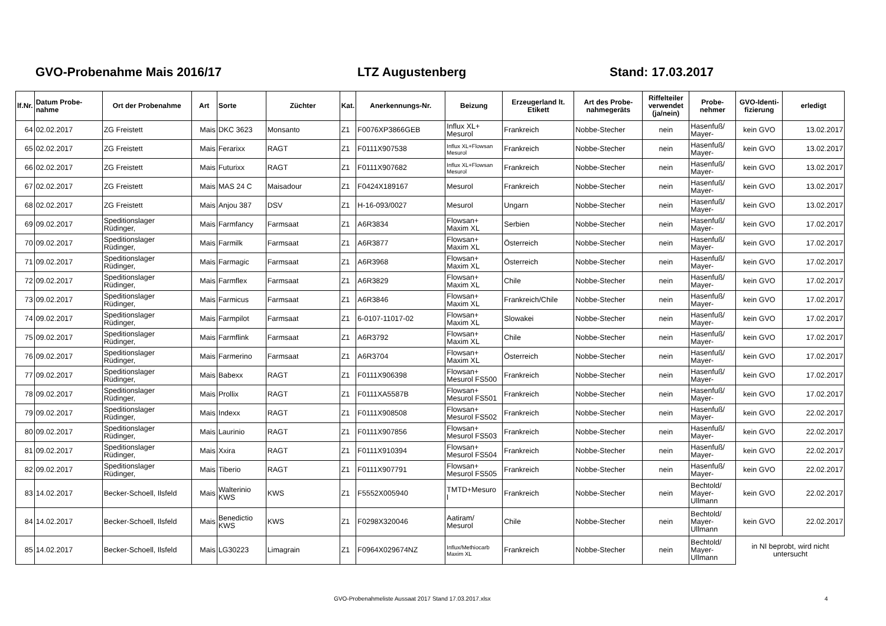GVO-Probenahme Mais 2016/17 LTZ Augustenberg Stand: 17.03.2017
| lf.Nr. | Datum Probe- nahme | Ort der Probenahme | Art | Sorte | Züchter | Kat. | Anerkennungs-Nr. | Beizung | Erzeugerland lt. Etikett | Art des Probe- nahmegeräts | Riffelteiler verwendet (ja/nein) | Probe- nehmer | GVO-Identi- fizierung | erledigt |
| --- | --- | --- | --- | --- | --- | --- | --- | --- | --- | --- | --- | --- | --- | --- |
| 64 | 02.02.2017 | ZG Freistett | Mais | DKC 3623 | Monsanto | Z1 | F0076XP3866GEB | Influx XL+ Mesurol | Frankreich | Nobbe-Stecher | nein | Hasenfuß/ Mayer- | kein GVO | 13.02.2017 |
| 65 | 02.02.2017 | ZG Freistett | Mais | Ferarixx | RAGT | Z1 | F0111X907538 | Influx XL+Flowsan Mesurol | Frankreich | Nobbe-Stecher | nein | Hasenfuß/ Mayer- | kein GVO | 13.02.2017 |
| 66 | 02.02.2017 | ZG Freistett | Mais | Futurixx | RAGT | Z1 | F0111X907682 | Influx XL+Flowsan Mesurol | Frankreich | Nobbe-Stecher | nein | Hasenfuß/ Mayer- | kein GVO | 13.02.2017 |
| 67 | 02.02.2017 | ZG Freistett | Mais | MAS 24 C | Maisadour | Z1 | F0424X189167 | Mesurol | Frankreich | Nobbe-Stecher | nein | Hasenfuß/ Mayer- | kein GVO | 13.02.2017 |
| 68 | 02.02.2017 | ZG Freistett | Mais | Anjou 387 | DSV | Z1 | H-16-093/0027 | Mesurol | Ungarn | Nobbe-Stecher | nein | Hasenfuß/ Mayer- | kein GVO | 13.02.2017 |
| 69 | 09.02.2017 | Speditionslager Rüdinger, | Mais | Farmfancy | Farmsaat | Z1 | A6R3834 | Flowsan+ Maxim XL | Serbien | Nobbe-Stecher | nein | Hasenfuß/ Mayer- | kein GVO | 17.02.2017 |
| 70 | 09.02.2017 | Speditionslager Rüdinger, | Mais | Farmilk | Farmsaat | Z1 | A6R3877 | Flowsan+ Maxim XL | Österreich | Nobbe-Stecher | nein | Hasenfuß/ Mayer- | kein GVO | 17.02.2017 |
| 71 | 09.02.2017 | Speditionslager Rüdinger, | Mais | Farmagic | Farmsaat | Z1 | A6R3968 | Flowsan+ Maxim XL | Österreich | Nobbe-Stecher | nein | Hasenfuß/ Mayer- | kein GVO | 17.02.2017 |
| 72 | 09.02.2017 | Speditionslager Rüdinger, | Mais | Farmflex | Farmsaat | Z1 | A6R3829 | Flowsan+ Maxim XL | Chile | Nobbe-Stecher | nein | Hasenfuß/ Mayer- | kein GVO | 17.02.2017 |
| 73 | 09.02.2017 | Speditionslager Rüdinger, | Mais | Farmicus | Farmsaat | Z1 | A6R3846 | Flowsan+ Maxim XL | Frankreich/Chile | Nobbe-Stecher | nein | Hasenfuß/ Mayer- | kein GVO | 17.02.2017 |
| 74 | 09.02.2017 | Speditionslager Rüdinger, | Mais | Farmpilot | Farmsaat | Z1 | 6-0107-11017-02 | Flowsan+ Maxim XL | Slowakei | Nobbe-Stecher | nein | Hasenfuß/ Mayer- | kein GVO | 17.02.2017 |
| 75 | 09.02.2017 | Speditionslager Rüdinger, | Mais | Farmflink | Farmsaat | Z1 | A6R3792 | Flowsan+ Maxim XL | Chile | Nobbe-Stecher | nein | Hasenfuß/ Mayer- | kein GVO | 17.02.2017 |
| 76 | 09.02.2017 | Speditionslager Rüdinger, | Mais | Farmerino | Farmsaat | Z1 | A6R3704 | Flowsan+ Maxim XL | Österreich | Nobbe-Stecher | nein | Hasenfuß/ Mayer- | kein GVO | 17.02.2017 |
| 77 | 09.02.2017 | Speditionslager Rüdinger, | Mais | Babexx | RAGT | Z1 | F0111X906398 | Flowsan+ Mesurol FS500 | Frankreich | Nobbe-Stecher | nein | Hasenfuß/ Mayer- | kein GVO | 17.02.2017 |
| 78 | 09.02.2017 | Speditionslager Rüdinger, | Mais | Prollix | RAGT | Z1 | F0111XA5587B | Flowsan+ Mesurol FS501 | Frankreich | Nobbe-Stecher | nein | Hasenfuß/ Mayer- | kein GVO | 17.02.2017 |
| 79 | 09.02.2017 | Speditionslager Rüdinger, | Mais | Indexx | RAGT | Z1 | F0111X908508 | Flowsan+ Mesurol FS502 | Frankreich | Nobbe-Stecher | nein | Hasenfuß/ Mayer- | kein GVO | 22.02.2017 |
| 80 | 09.02.2017 | Speditionslager Rüdinger, | Mais | Laurinio | RAGT | Z1 | F0111X907856 | Flowsan+ Mesurol FS503 | Frankreich | Nobbe-Stecher | nein | Hasenfuß/ Mayer- | kein GVO | 22.02.2017 |
| 81 | 09.02.2017 | Speditionslager Rüdinger, | Mais | Xxira | RAGT | Z1 | F0111X910394 | Flowsan+ Mesurol FS504 | Frankreich | Nobbe-Stecher | nein | Hasenfuß/ Mayer- | kein GVO | 22.02.2017 |
| 82 | 09.02.2017 | Speditionslager Rüdinger, | Mais | Tiberio | RAGT | Z1 | F0111X907791 | Flowsan+ Mesurol FS505 | Frankreich | Nobbe-Stecher | nein | Hasenfuß/ Mayer- | kein GVO | 22.02.2017 |
| 83 | 14.02.2017 | Becker-Schoell, Ilsfeld | Mais | Walterinio KWS | KWS | Z1 | F5552X005940 | TMTD+Mesuro l | Frankreich | Nobbe-Stecher | nein | Bechtold/ Mayer- Ullmann | kein GVO | 22.02.2017 |
| 84 | 14.02.2017 | Becker-Schoell, Ilsfeld | Mais | Benedictio KWS | KWS | Z1 | F0298X320046 | Aatiram/ Mesurol | Chile | Nobbe-Stecher | nein | Bechtold/ Mayer- Ullmann | kein GVO | 22.02.2017 |
| 85 | 14.02.2017 | Becker-Schoell, Ilsfeld | Mais | LG30223 | Limagrain | Z1 | F0964X029674NZ | Influx/Methiocarb Maxim XL | Frankreich | Nobbe-Stecher | nein | Bechtold/ Mayer- Ullmann | in NI beprobt, wird nicht untersucht | |
GVO-Probenahmeliste Aussaat 2017 Stand 17.03.2017.xlsx 4